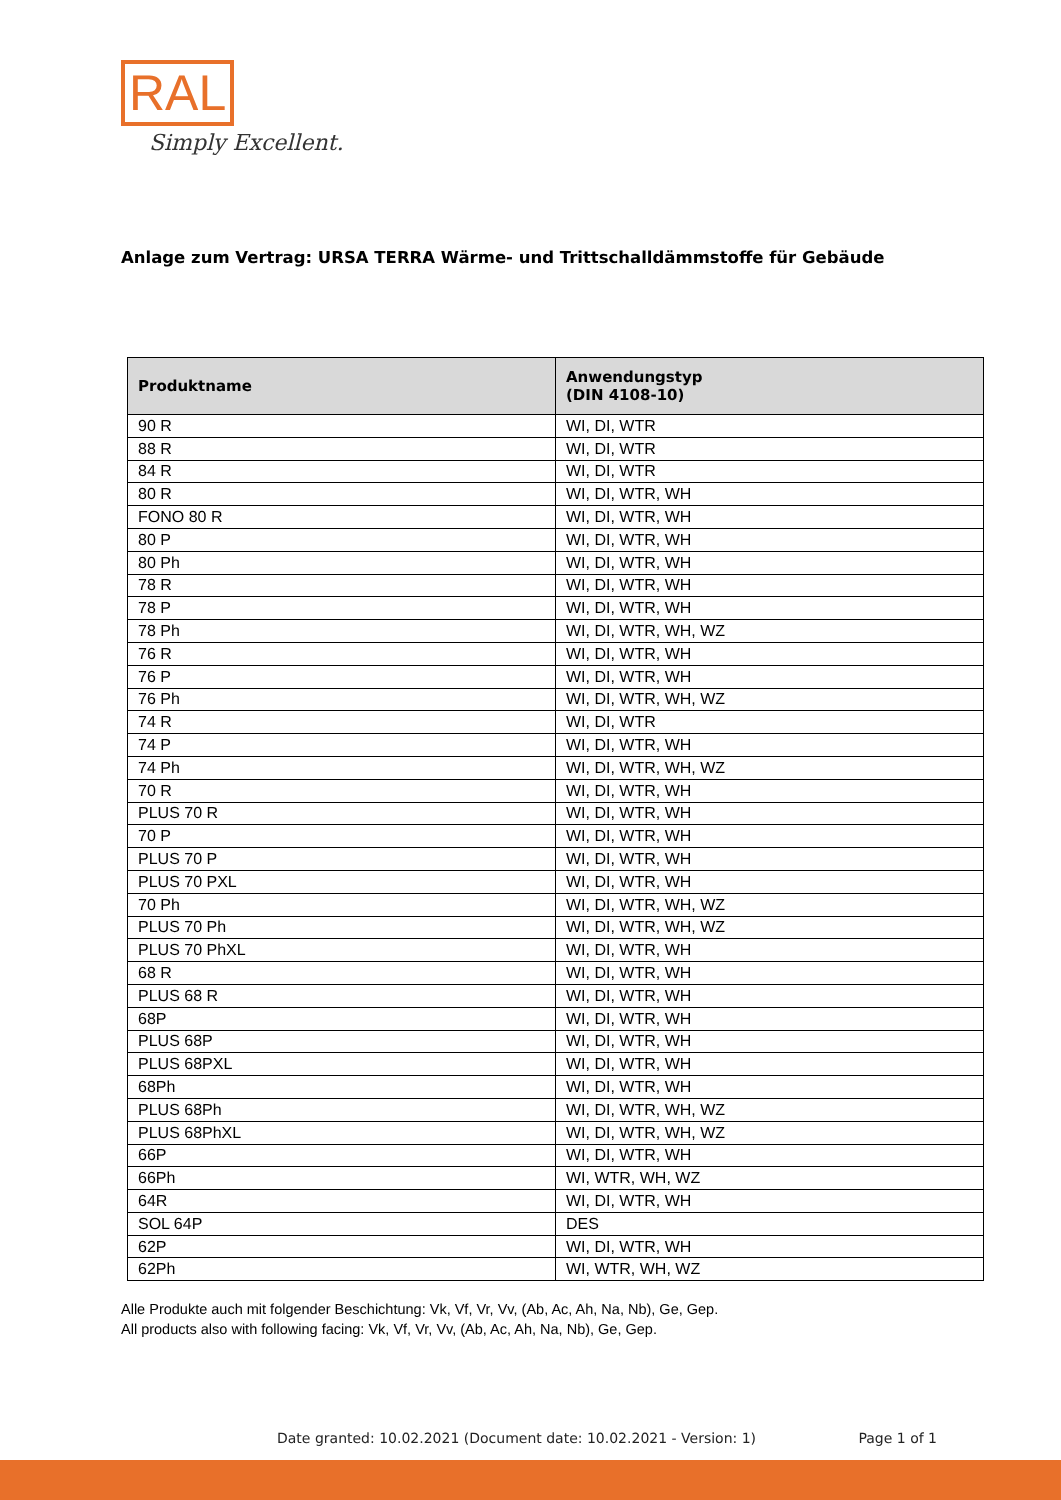RAL
Simply Excellent.
Anlage zum Vertrag: URSA TERRA Wärme- und Trittschalldämmstoffe für Gebäude
| Produktname | Anwendungstyp (DIN 4108-10) |
| --- | --- |
| 90 R | WI, DI, WTR |
| 88 R | WI, DI, WTR |
| 84 R | WI, DI, WTR |
| 80 R | WI, DI, WTR, WH |
| FONO 80 R | WI, DI, WTR, WH |
| 80 P | WI, DI, WTR, WH |
| 80 Ph | WI, DI, WTR, WH |
| 78 R | WI, DI, WTR, WH |
| 78 P | WI, DI, WTR, WH |
| 78 Ph | WI, DI, WTR, WH, WZ |
| 76 R | WI, DI, WTR, WH |
| 76 P | WI, DI, WTR, WH |
| 76 Ph | WI, DI, WTR, WH, WZ |
| 74 R | WI, DI, WTR |
| 74 P | WI, DI, WTR, WH |
| 74 Ph | WI, DI, WTR, WH, WZ |
| 70 R | WI, DI, WTR, WH |
| PLUS 70 R | WI, DI, WTR, WH |
| 70 P | WI, DI, WTR, WH |
| PLUS 70 P | WI, DI, WTR, WH |
| PLUS 70 PXL | WI, DI, WTR, WH |
| 70 Ph | WI, DI, WTR, WH, WZ |
| PLUS 70 Ph | WI, DI, WTR, WH, WZ |
| PLUS 70 PhXL | WI, DI, WTR, WH |
| 68 R | WI, DI, WTR, WH |
| PLUS 68 R | WI, DI, WTR, WH |
| 68P | WI, DI, WTR, WH |
| PLUS 68P | WI, DI, WTR, WH |
| PLUS 68PXL | WI, DI, WTR, WH |
| 68Ph | WI, DI, WTR, WH |
| PLUS 68Ph | WI, DI, WTR, WH, WZ |
| PLUS 68PhXL | WI, DI, WTR, WH, WZ |
| 66P | WI, DI, WTR, WH |
| 66Ph | WI, WTR, WH, WZ |
| 64R | WI, DI, WTR, WH |
| SOL 64P | DES |
| 62P | WI, DI, WTR, WH |
| 62Ph | WI, WTR, WH, WZ |
Alle Produkte auch mit folgender Beschichtung: Vk, Vf, Vr, Vv, (Ab, Ac, Ah, Na, Nb), Ge, Gep.
All products also with following facing: Vk, Vf, Vr, Vv, (Ab, Ac, Ah, Na, Nb), Ge, Gep.
Date granted: 10.02.2021 (Document date: 10.02.2021 - Version: 1) Page 1 of 1